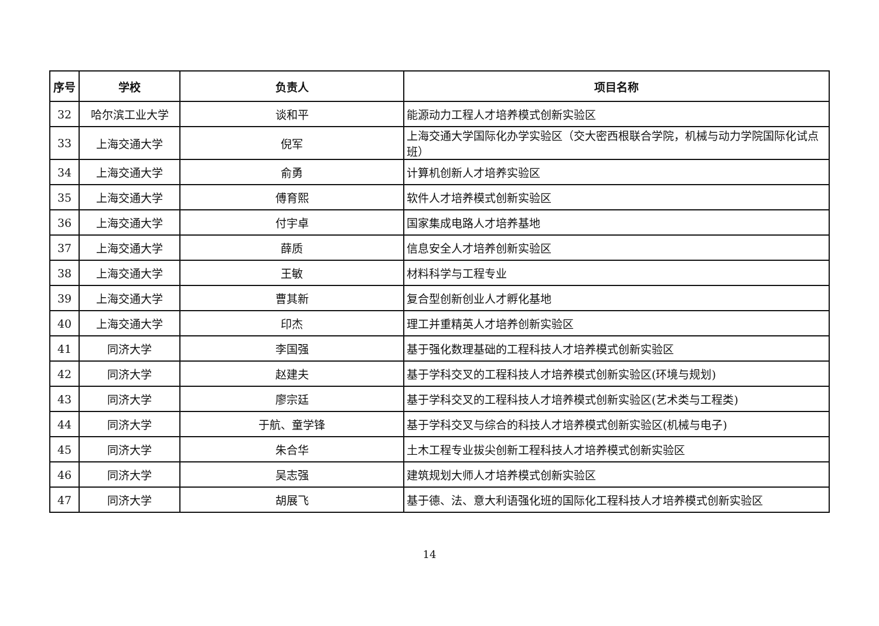| 序号 | 学校 | 负责人 | 项目名称 |
| --- | --- | --- | --- |
| 32 | 哈尔滨工业大学 | 谈和平 | 能源动力工程人才培养模式创新实验区 |
| 33 | 上海交通大学 | 倪军 | 上海交通大学国际化办学实验区（交大密西根联合学院，机械与动力学院国际化试点班） |
| 34 | 上海交通大学 | 俞勇 | 计算机创新人才培养实验区 |
| 35 | 上海交通大学 | 傅育熙 | 软件人才培养模式创新实验区 |
| 36 | 上海交通大学 | 付宇卓 | 国家集成电路人才培养基地 |
| 37 | 上海交通大学 | 薛质 | 信息安全人才培养创新实验区 |
| 38 | 上海交通大学 | 王敏 | 材料科学与工程专业 |
| 39 | 上海交通大学 | 曹其新 | 复合型创新创业人才孵化基地 |
| 40 | 上海交通大学 | 印杰 | 理工并重精英人才培养创新实验区 |
| 41 | 同济大学 | 李国强 | 基于强化数理基础的工程科技人才培养模式创新实验区 |
| 42 | 同济大学 | 赵建夫 | 基于学科交叉的工程科技人才培养模式创新实验区(环境与规划) |
| 43 | 同济大学 | 廖宗廷 | 基于学科交叉的工程科技人才培养模式创新实验区(艺术类与工程类) |
| 44 | 同济大学 | 于航、童学锋 | 基于学科交叉与综合的科技人才培养模式创新实验区(机械与电子) |
| 45 | 同济大学 | 朱合华 | 土木工程专业拔尖创新工程科技人才培养模式创新实验区 |
| 46 | 同济大学 | 吴志强 | 建筑规划大师人才培养模式创新实验区 |
| 47 | 同济大学 | 胡展飞 | 基于德、法、意大利语强化班的国际化工程科技人才培养模式创新实验区 |
14